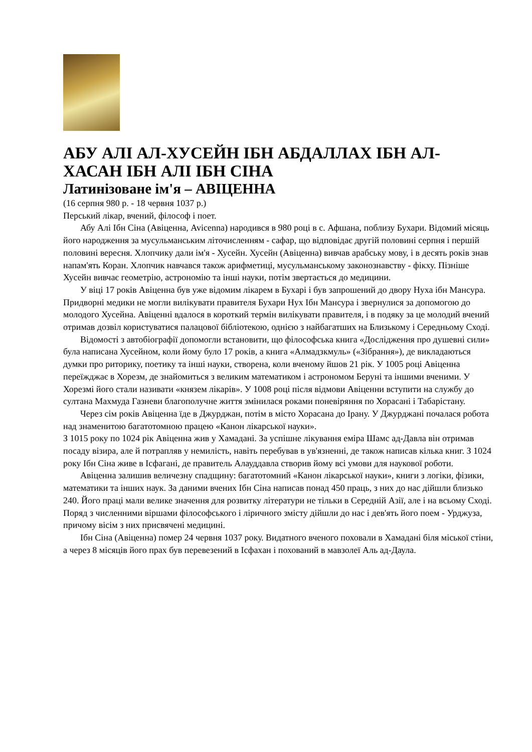АБУ АЛІ АЛ-ХУСЕЙН ІБН АБДАЛЛАХ ІБН АЛ-ХАСАН ІБН АЛІ ІБН СІНА
Латинізоване ім'я – АВІЦЕННА
(16 серпня 980 р. - 18 червня 1037 р.)
Перський лікар, вчений, філософ і поет.
Абу Алі Ібн Сіна (Авіценна, Avicenna) народився в 980 році в с. Афшана, поблизу Бухари. Відомий місяць його народження за мусульманським літочисленням - сафар, що відповідає другій половині серпня і першій половині вересня. Хлопчику дали ім'я - Хусейн. Хусейн (Авіценна) вивчав арабську мову, і в десять років знав напам'ять Коран. Хлопчик навчався також арифметиці, мусульманському законознавству - фікху. Пізніше Хусейн вивчає геометрію, астрономію та інші науки, потім звертається до медицини.
У віці 17 років Авіценна був уже відомим лікарем в Бухарі і був запрошений до двору Нуха ібн Мансура. Придворні медики не могли вилікувати правителя Бухари Нух Ібн Мансура і звернулися за допомогою до молодого Хусейна. Авіценні вдалося в короткий термін вилікувати правителя, і в подяку за це молодий вчений отримав дозвіл користуватися палацової бібліотекою, однією з найбагатших на Близькому і Середньому Сході.
Відомості з автобіографії допомогли встановити, що філософська книга «Дослідження про душевні сили» була написана Хусейном, коли йому було 17 років, а книга «Алмадзкмуль» («Зібрання»), де викладаються думки про риторику, поетику та інші науки, створена, коли вченому йшов 21 рік. У 1005 році Авіценна переїжджає в Хорезм, де знайомиться з великим математиком і астрономом Беруні та іншими вченими. У Хорезмі його стали називати «князем лікарів». У 1008 році після відмови Авіценни вступити на службу до султана Махмуда Газневи благополучне життя змінилася роками поневіряння по Хорасані і Табарістану.
Через сім років Авіценна їде в Джурджан, потім в місто Хорасана до Ірану. У Джурджані почалася робота над знаменитою багатотомною працею «Канон лікарської науки».
З 1015 року по 1024 рік Авіценна жив у Хамадані. За успішне лікування еміра Шамс ад-Давла він отримав посаду візира, але й потрапляв у немилість, навіть перебував в ув'язненні, де також написав кілька книг. З 1024 року Ібн Сіна живе в Ісфагані, де правитель Алауддавла створив йому всі умови для наукової роботи.
Авіценна залишив величезну спадщину: багатотомний «Канон лікарської науки», книги з логіки, фізики, математики та інших наук. За даними вчених Ібн Сіна написав понад 450 праць, з них до нас дійшли близько 240. Його праці мали велике значення для розвитку літератури не тільки в Середній Азії, але і на всьому Сході. Поряд з численними віршами філософського і ліричного змісту дійшли до нас і дев'ять його поем - Урджуза, причому вісім з них присвячені медицині.
Ібн Сіна (Авіценна) помер 24 червня 1037 року. Видатного вченого поховали в Хамадані біля міської стіни, а через 8 місяців його прах був перевезений в Ісфахан і похований в мавзолеї Аль ад-Даула.